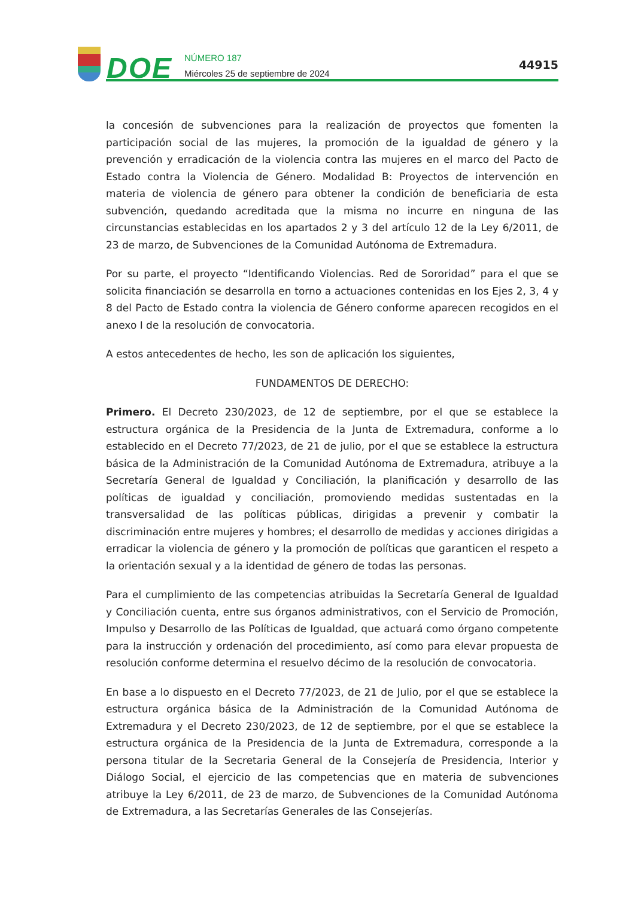DOE
NÚMERO 187
Miércoles 25 de septiembre de 2024
44915
la concesión de subvenciones para la realización de proyectos que fomenten la participación social de las mujeres, la promoción de la igualdad de género y la prevención y erradicación de la violencia contra las mujeres en el marco del Pacto de Estado contra la Violencia de Género. Modalidad B: Proyectos de intervención en materia de violencia de género para obtener la condición de beneficiaria de esta subvención, quedando acreditada que la misma no incurre en ninguna de las circunstancias establecidas en los apartados 2 y 3 del artículo 12 de la Ley 6/2011, de 23 de marzo, de Subvenciones de la Comunidad Autónoma de Extremadura.
Por su parte, el proyecto “Identificando Violencias. Red de Sororidad” para el que se solicita financiación se desarrolla en torno a actuaciones contenidas en los Ejes 2, 3, 4 y 8 del Pacto de Estado contra la violencia de Género conforme aparecen recogidos en el anexo I de la resolución de convocatoria.
A estos antecedentes de hecho, les son de aplicación los siguientes,
FUNDAMENTOS DE DERECHO:
Primero. El Decreto 230/2023, de 12 de septiembre, por el que se establece la estructura orgánica de la Presidencia de la Junta de Extremadura, conforme a lo establecido en el Decreto 77/2023, de 21 de julio, por el que se establece la estructura básica de la Administración de la Comunidad Autónoma de Extremadura, atribuye a la Secretaría General de Igualdad y Conciliación, la planificación y desarrollo de las políticas de igualdad y conciliación, promoviendo medidas sustentadas en la transversalidad de las políticas públicas, dirigidas a prevenir y combatir la discriminación entre mujeres y hombres; el desarrollo de medidas y acciones dirigidas a erradicar la violencia de género y la promoción de políticas que garanticen el respeto a la orientación sexual y a la identidad de género de todas las personas.
Para el cumplimiento de las competencias atribuidas la Secretaría General de Igualdad y Conciliación cuenta, entre sus órganos administrativos, con el Servicio de Promoción, Impulso y Desarrollo de las Políticas de Igualdad, que actuará como órgano competente para la instrucción y ordenación del procedimiento, así como para elevar propuesta de resolución conforme determina el resuelvo décimo de la resolución de convocatoria.
En base a lo dispuesto en el Decreto 77/2023, de 21 de Julio, por el que se establece la estructura orgánica básica de la Administración de la Comunidad Autónoma de Extremadura y el Decreto 230/2023, de 12 de septiembre, por el que se establece la estructura orgánica de la Presidencia de la Junta de Extremadura, corresponde a la persona titular de la Secretaria General de la Consejería de Presidencia, Interior y Diálogo Social, el ejercicio de las competencias que en materia de subvenciones atribuye la Ley 6/2011, de 23 de marzo, de Subvenciones de la Comunidad Autónoma de Extremadura, a las Secretarías Generales de las Consejerías.